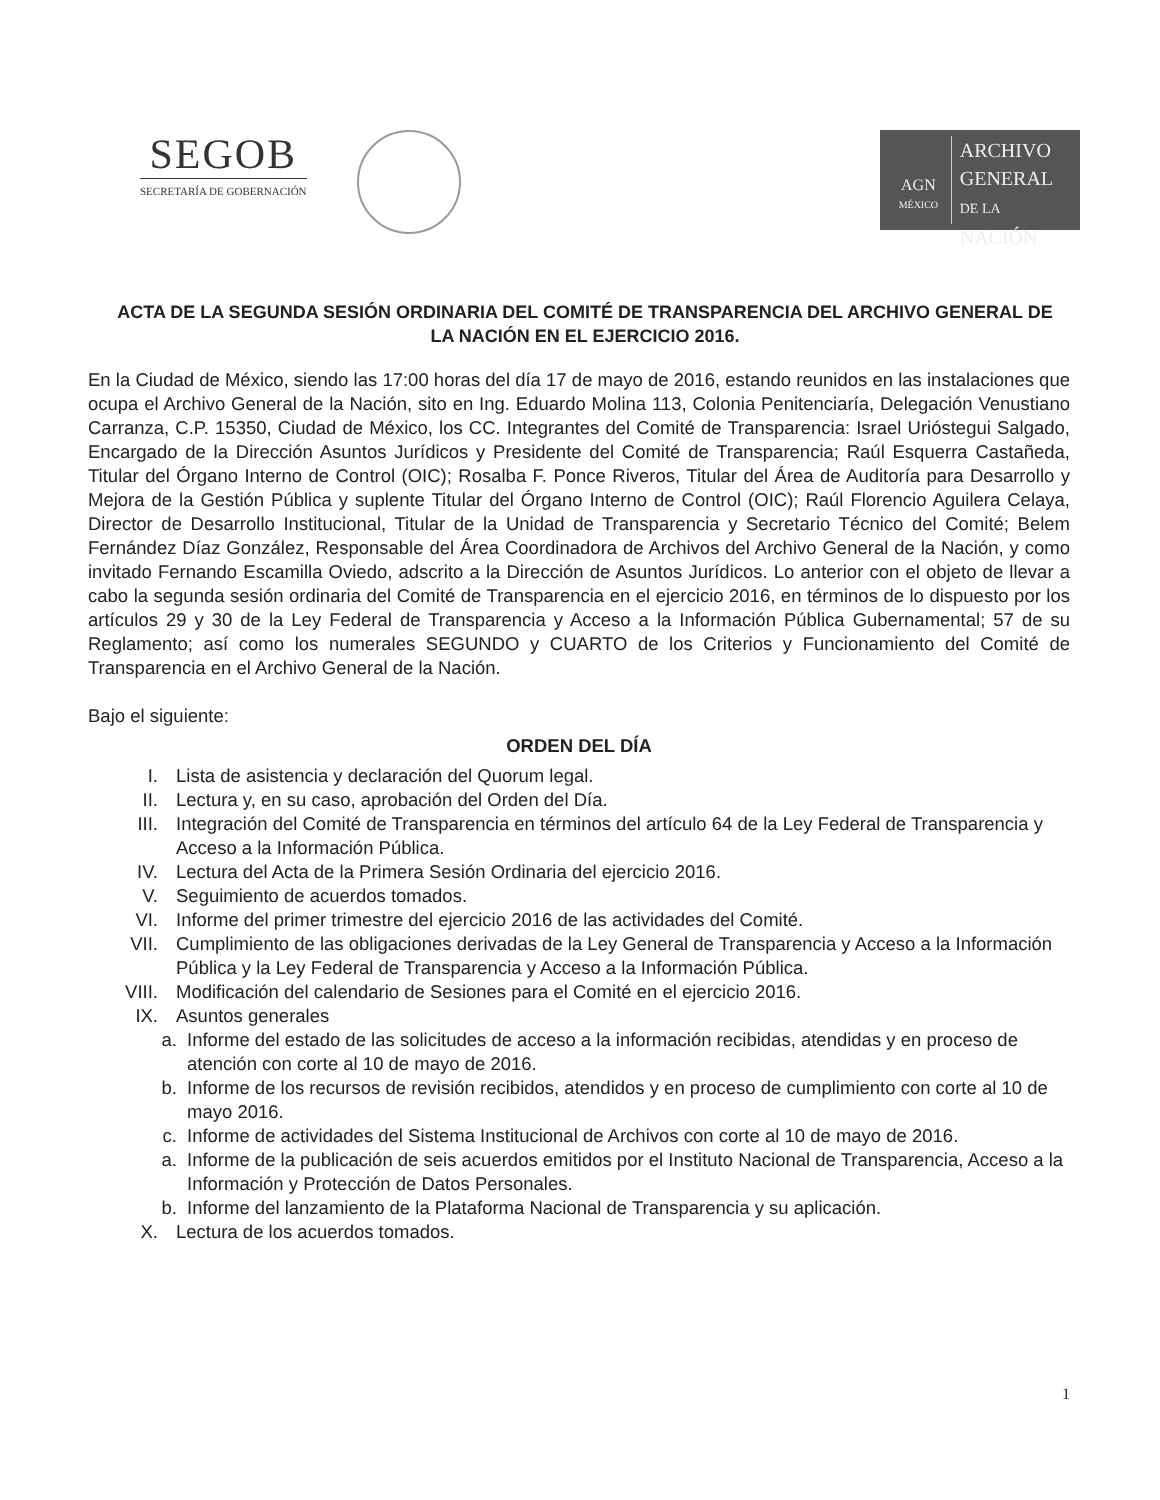SEGOB
SECRETARÍA DE GOBERNACIÓN
AGN
MÉXICO
ARCHIVO
GENERAL
DE LA NACIÓN
ACTA DE LA SEGUNDA SESIÓN ORDINARIA DEL COMITÉ DE TRANSPARENCIA DEL ARCHIVO GENERAL DE LA NACIÓN EN EL EJERCICIO 2016.
En la Ciudad de México, siendo las 17:00 horas del día 17 de mayo de 2016, estando reunidos en las instalaciones que ocupa el Archivo General de la Nación, sito en Ing. Eduardo Molina 113, Colonia Penitenciaría, Delegación Venustiano Carranza, C.P. 15350, Ciudad de México, los CC. Integrantes del Comité de Transparencia: Israel Urióstegui Salgado, Encargado de la Dirección Asuntos Jurídicos y Presidente del Comité de Transparencia; Raúl Esquerra Castañeda, Titular del Órgano Interno de Control (OIC); Rosalba F. Ponce Riveros, Titular del Área de Auditoría para Desarrollo y Mejora de la Gestión Pública y suplente Titular del Órgano Interno de Control (OIC); Raúl Florencio Aguilera Celaya, Director de Desarrollo Institucional, Titular de la Unidad de Transparencia y Secretario Técnico del Comité; Belem Fernández Díaz González, Responsable del Área Coordinadora de Archivos del Archivo General de la Nación, y como invitado Fernando Escamilla Oviedo, adscrito a la Dirección de Asuntos Jurídicos. Lo anterior con el objeto de llevar a cabo la segunda sesión ordinaria del Comité de Transparencia en el ejercicio 2016, en términos de lo dispuesto por los artículos 29 y 30 de la Ley Federal de Transparencia y Acceso a la Información Pública Gubernamental; 57 de su Reglamento; así como los numerales SEGUNDO y CUARTO de los Criterios y Funcionamiento del Comité de Transparencia en el Archivo General de la Nación.
Bajo el siguiente:
ORDEN DEL DÍA
I. Lista de asistencia y declaración del Quorum legal.
II. Lectura y, en su caso, aprobación del Orden del Día.
III. Integración del Comité de Transparencia en términos del artículo 64 de la Ley Federal de Transparencia y Acceso a la Información Pública.
IV. Lectura del Acta de la Primera Sesión Ordinaria del ejercicio 2016.
V. Seguimiento de acuerdos tomados.
VI. Informe del primer trimestre del ejercicio 2016 de las actividades del Comité.
VII. Cumplimiento de las obligaciones derivadas de la Ley General de Transparencia y Acceso a la Información Pública y la Ley Federal de Transparencia y Acceso a la Información Pública.
VIII. Modificación del calendario de Sesiones para el Comité en el ejercicio 2016.
IX. Asuntos generales
a. Informe del estado de las solicitudes de acceso a la información recibidas, atendidas y en proceso de atención con corte al 10 de mayo de 2016.
b. Informe de los recursos de revisión recibidos, atendidos y en proceso de cumplimiento con corte al 10 de mayo 2016.
c. Informe de actividades del Sistema Institucional de Archivos con corte al 10 de mayo de 2016.
a. Informe de la publicación de seis acuerdos emitidos por el Instituto Nacional de Transparencia, Acceso a la Información y Protección de Datos Personales.
b. Informe del lanzamiento de la Plataforma Nacional de Transparencia y su aplicación.
X. Lectura de los acuerdos tomados.
1